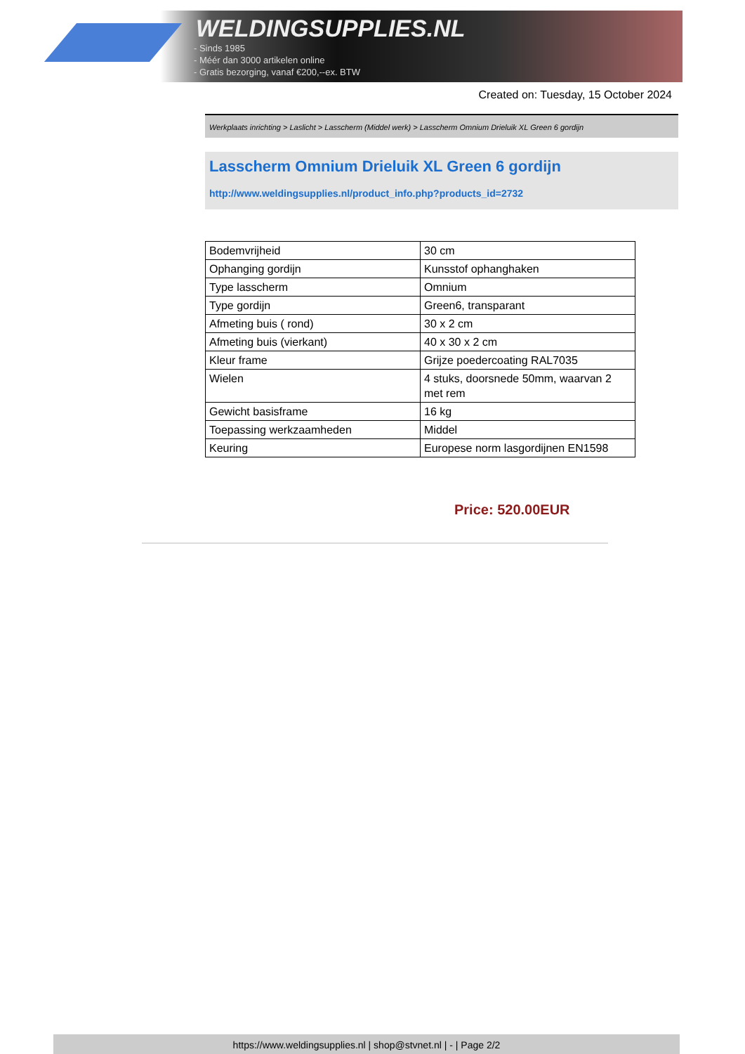WELDINGSUPPLIES.NL
- Sinds 1985
- Méér dan 3000 artikelen online
- Gratis bezorging, vanaf €200,--ex. BTW
Created on: Tuesday, 15 October 2024
Werkplaats inrichting > Laslicht > Lasscherm (Middel werk) > Lasscherm Omnium Drieluik XL Green 6 gordijn
Lasscherm Omnium Drieluik XL Green 6 gordijn
http://www.weldingsupplies.nl/product_info.php?products_id=2732
| Bodemvrijheid | 30 cm |
| Ophanging gordijn | Kunsstof ophanghaken |
| Type lasscherm | Omnium |
| Type gordijn | Green6, transparant |
| Afmeting buis ( rond) | 30 x 2 cm |
| Afmeting buis (vierkant) | 40 x 30 x 2 cm |
| Kleur frame | Grijze poedercoating RAL7035 |
| Wielen | 4 stuks, doorsnede 50mm, waarvan 2 met rem |
| Gewicht basisframe | 16 kg |
| Toepassing werkzaamheden | Middel |
| Keuring | Europese norm lasgordijnen EN1598 |
Price: 520.00EUR
https://www.weldingsupplies.nl | shop@stvnet.nl | - | Page 2/2